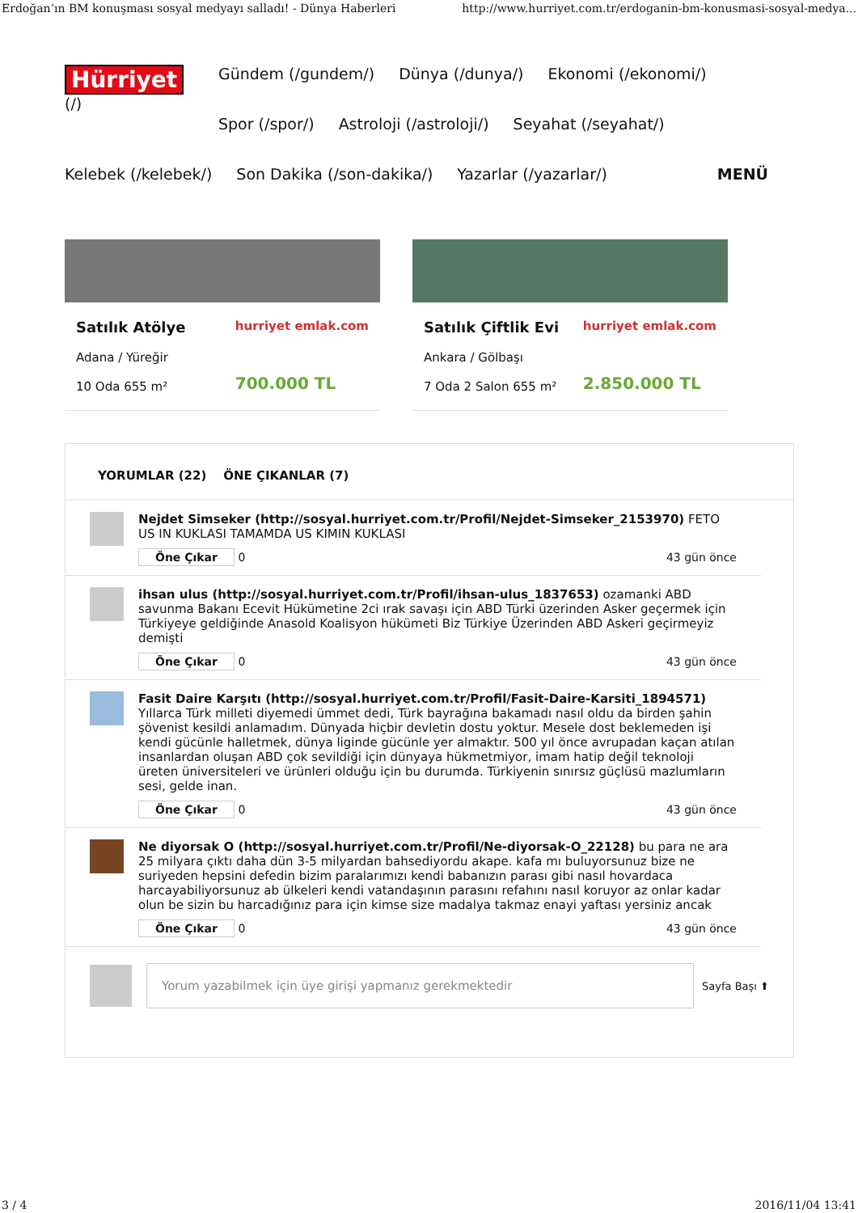Erdoğan’ın BM konuşması sosyal medyayı salladı! - Dünya Haberleri http://www.hurriyet.com.tr/erdoganin-bm-konusmasi-sosyal-medya...
Hürriyet
(/)
Gündem (/gundem/) Dünya (/dunya/) Ekonomi (/ekonomi/) Spor (/spor/) Astroloji (/astroloji/) Seyahat (/seyahat/) Kelebek (/kelebek/) Son Dakika (/son-dakika/) Yazarlar (/yazarlar/) MENÜ
Satılık Atölye
Adana / Yüreğir
10 Oda 655 m²
hurriyet emlak.com
700.000 TL
Satılık Çiftlik Evi
Ankara / Gölbaşı
7 Oda 2 Salon 655 m²
hurriyet emlak.com
2.850.000 TL
YORUMLAR (22) ÖNE ÇIKANLAR (7)
Nejdet Simseker (http://sosyal.hurriyet.com.tr/Profil/Nejdet-Simseker_2153970) FETO US IN KUKLASI TAMAMDA US KIMIN KUKLASI
Öne Çıkar 0 43 gün önce
ihsan ulus (http://sosyal.hurriyet.com.tr/Profil/ihsan-ulus_1837653) ozamanki ABD savunma Bakanı Ecevit Hükümetine 2ci ırak savaşı için ABD Türki üzerinden Asker geçermek için Türkiyeye geldiğinde Anasold Koalisyon hükümeti Biz Türkiye Üzerinden ABD Askeri geçirmeyiz demişti
Öne Çıkar 0 43 gün önce
Fasit Daire Karşıtı (http://sosyal.hurriyet.com.tr/Profil/Fasit-Daire-Karsiti_1894571) Yıllarca Türk milleti diyemedi ümmet dedi, Türk bayrağına bakamadı nasıl oldu da birden şahin şövenist kesildi anlamadım. Dünyada hiçbir devletin dostu yoktur. Mesele dost beklemeden işi kendi gücünle halletmek, dünya liginde gücünle yer almaktır. 500 yıl önce avrupadan kaçan atılan insanlardan oluşan ABD çok sevildiği için dünyaya hükmetmiyor, imam hatip değil teknoloji üreten üniversiteleri ve ürünleri olduğu için bu durumda. Türkiyenin sınırsız güçlüsü mazlumların sesi, gelde inan.
Öne Çıkar 0 43 gün önce
Ne diyorsak O (http://sosyal.hurriyet.com.tr/Profil/Ne-diyorsak-O_22128) bu para ne ara 25 milyara çıktı daha dün 3-5 milyardan bahsediyordu akape. kafa mı buluyorsunuz bize ne suriyeden hepsini defedin bizim paralarımızı kendi babanızın parası gibi nasıl hovardaca harcayabiliyorsunuz ab ülkeleri kendi vatandaşının parasını refahını nasıl koruyor az onlar kadar olun be sizin bu harcadığınız para için kimse size madalya takmaz enayi yaftası yersiniz ancak
Öne Çıkar 0 43 gün önce
Yorum yazabilmek için üye girişi yapmanız gerekmektedir
Sayfa Başı ⬆
3 / 4 2016/11/04 13:41